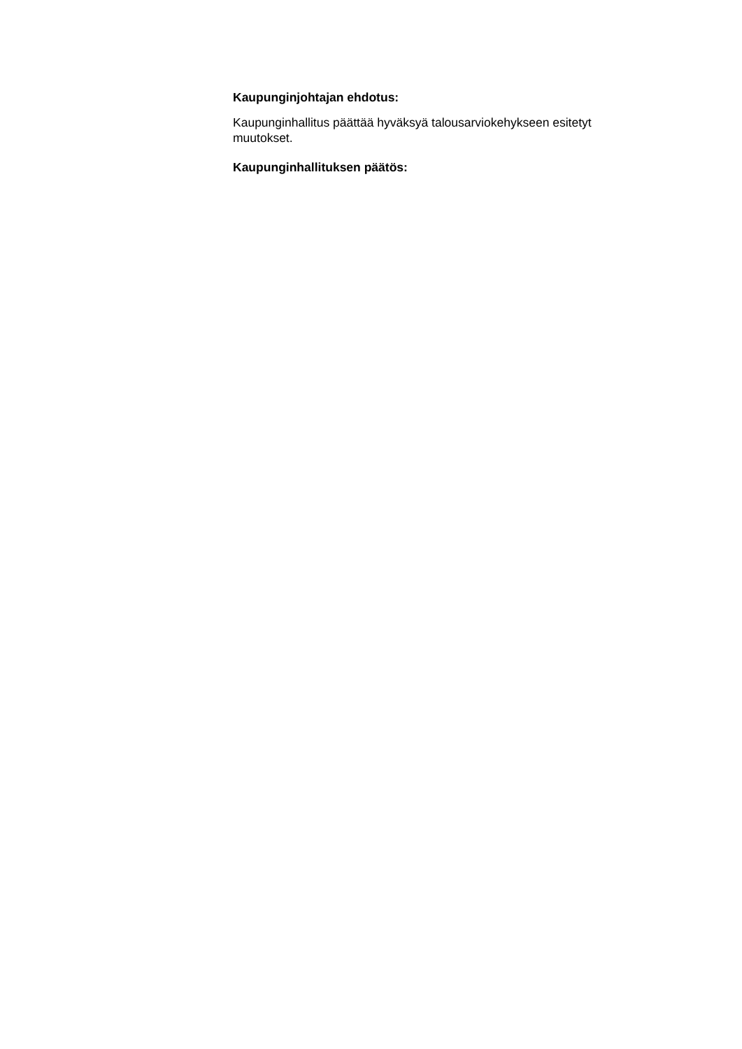Kaupunginjohtajan ehdotus:
Kaupunginhallitus päättää hyväksyä talousarviokehykseen esitetyt muutokset.
Kaupunginhallituksen päätös: